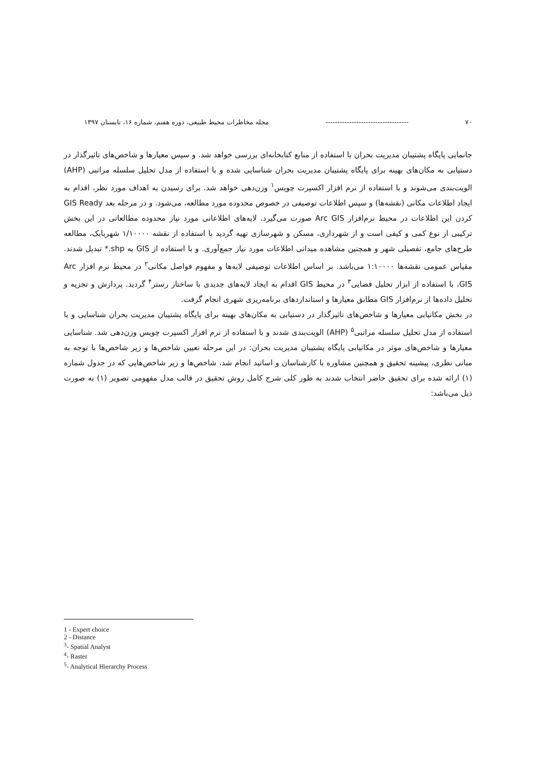۷۰ ----------------------------------- مجله مخاطرات محیط طبیعی، دوره هفتم، شماره ۱۶، تابستان ۱۳۹۷
جانمایی پایگاه پشتیبان مدیریت بحران با استفاده از منابع کتابخانه‌ای بررسی خواهد شد. و سپس معیارها و شاخص‌های تاثیرگذار در دستیابی به مکان‌های بهینه برای پایگاه پشتیبان مدیریت بحران شناسایی شده و با استفاده از مدل تحلیل سلسله مراتبی (AHP) الویت‌بندی می‌شوند و با استفاده از نرم افزار اکسپرت چویس<sup>۱</sup> وزن‌دهی خواهد شد. برای رسیدن به اهداف مورد نظر، اقدام به ایجاد اطلاعات مکانی (نقشه‌ها) و سپس اطلاعات توصیفی در خصوص محدوده مورد مطالعه، می‌شود. و در مرحله بعد GIS Ready کردن این اطلاعات در محیط نرم‌افزار Arc GIS صورت می‌گیرد. لایه‌های اطلاعاتی مورد نیاز محدوده مطالعاتی در این بخش ترکیبی از نوع کمی و کیفی است و از شهرداری، مسکن و شهرسازی تهیه گردید با استفاده از نقشه ۱/۱۰۰۰۰ شهربابک، مطالعه طرح‌های جامع، تفصیلی شهر و همچنین مشاهده میدانی اطلاعات مورد نیاز جمع‌آوری. و با استفاده از GIS به shp.* تبدیل شدند. مقیاس عمومی نقشه‌ها ۱:۱۰۰۰۰ می‌باشد. بر اساس اطلاعات توصیفی لایه‌ها و مفهوم فواصل مکانی<sup>۲</sup> در محیط نرم افزار Arc GIS، با استفاده از ابزار تحلیل فضایی<sup>۳</sup> در محیط GIS اقدام به ایجاد لایه‌های جدیدی با ساختار رستر<sup>۴</sup> گردید. پردازش و تجزیه و تحلیل داده‌ها از نرم‌افزار GIS مطابق معیارها و استانداردهای برنامه‌ریزی شهری انجام گرفت.
در بخش مکانیابی معیارها و شاخص‌های تاثیرگذار در دستیابی به مکان‌های بهینه برای پایگاه پشتیبان مدیریت بحران شناسایی و با استفاده از مدل تحلیل سلسله مراتبی<sup>۵</sup> (AHP) الویت‌بندی شدند و با استفاده از نرم افزار اکسپرت چویس وزن‌دهی شد. شناسایی معیارها و شاخص‌های موثر در مکانیابی پایگاه پشتیبان مدیریت بحران: در این مرحله تعیین شاخص‌ها و زیر شاخص‌ها با توجه به مبانی نظری، پیشینه تحقیق و همچنین مشاوره با کارشناسان و اساتید انجام شد، شاخص‌ها و زیر شاخص‌هایی که در جدول شماره (۱) ارائه شده برای تحقیق حاضر انتخاب شدند به طور کلی شرح کامل روش تحقیق در قالب مدل مفهومی تصویر (۱) به صورت ذیل می‌باشد:
1 - Expert choice
2 - Distance
<sup>3</sup>- Spatial Analyst
<sup>4</sup>- Raster
<sup>5</sup>- Analytical Hierarchy Process